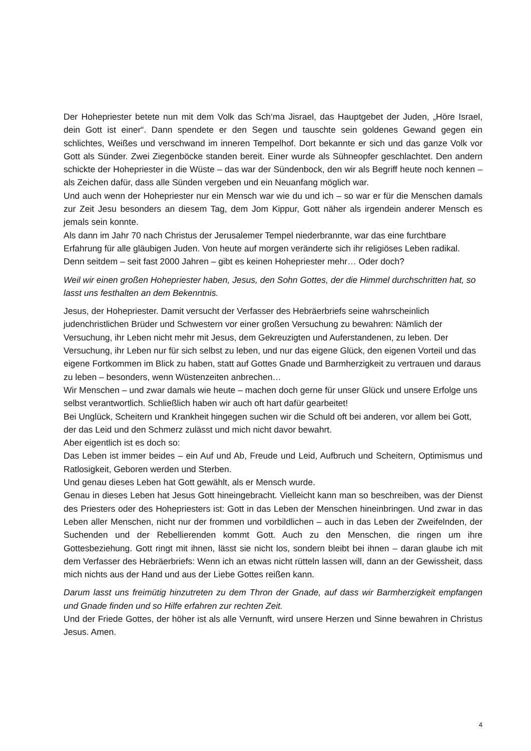Der Hohepriester betete nun mit dem Volk das Sch‘ma Jisrael, das Hauptgebet der Juden, „Höre Israel, dein Gott ist einer“. Dann spendete er den Segen und tauschte sein goldenes Gewand gegen ein schlichtes, Weißes und verschwand im inneren Tempelhof. Dort bekannte er sich und das ganze Volk vor Gott als Sünder. Zwei Ziegenböcke standen bereit. Einer wurde als Sühneopfer geschlachtet. Den andern schickte der Hohepriester in die Wüste – das war der Sündenbock, den wir als Begriff heute noch kennen – als Zeichen dafür, dass alle Sünden vergeben und ein Neuanfang möglich war.
Und auch wenn der Hohepriester nur ein Mensch war wie du und ich – so war er für die Menschen damals zur Zeit Jesu besonders an diesem Tag, dem Jom Kippur, Gott näher als irgendein anderer Mensch es jemals sein konnte.
Als dann im Jahr 70 nach Christus der Jerusalemer Tempel niederbrannte, war das eine furchtbare Erfahrung für alle gläubigen Juden. Von heute auf morgen veränderte sich ihr religiöses Leben radikal. Denn seitdem – seit fast 2000 Jahren – gibt es keinen Hohepriester mehr… Oder doch?
Weil wir einen großen Hohepriester haben, Jesus, den Sohn Gottes, der die Himmel durchschritten hat, so lasst uns festhalten an dem Bekenntnis.
Jesus, der Hohepriester. Damit versucht der Verfasser des Hebräerbriefs seine wahrscheinlich judenchristlichen Brüder und Schwestern vor einer großen Versuchung zu bewahren: Nämlich der Versuchung, ihr Leben nicht mehr mit Jesus, dem Gekreuzigten und Auferstandenen, zu leben. Der Versuchung, ihr Leben nur für sich selbst zu leben, und nur das eigene Glück, den eigenen Vorteil und das eigene Fortkommen im Blick zu haben, statt auf Gottes Gnade und Barmherzigkeit zu vertrauen und daraus zu leben – besonders, wenn Wüstenzeiten anbrechen…
Wir Menschen – und zwar damals wie heute – machen doch gerne für unser Glück und unsere Erfolge uns selbst verantwortlich. Schließlich haben wir auch oft hart dafür gearbeitet!
Bei Unglück, Scheitern und Krankheit hingegen suchen wir die Schuld oft bei anderen, vor allem bei Gott, der das Leid und den Schmerz zulässt und mich nicht davor bewahrt.
Aber eigentlich ist es doch so:
Das Leben ist immer beides – ein Auf und Ab, Freude und Leid, Aufbruch und Scheitern, Optimismus und Ratlosigkeit, Geboren werden und Sterben.
Und genau dieses Leben hat Gott gewählt, als er Mensch wurde.
Genau in dieses Leben hat Jesus Gott hineingebracht. Vielleicht kann man so beschreiben, was der Dienst des Priesters oder des Hohepriesters ist: Gott in das Leben der Menschen hineinbringen. Und zwar in das Leben aller Menschen, nicht nur der frommen und vorbildlichen – auch in das Leben der Zweifelnden, der Suchenden und der Rebellierenden kommt Gott. Auch zu den Menschen, die ringen um ihre Gottesbeziehung. Gott ringt mit ihnen, lässt sie nicht los, sondern bleibt bei ihnen – daran glaube ich mit dem Verfasser des Hebräerbriefs: Wenn ich an etwas nicht rütteln lassen will, dann an der Gewissheit, dass mich nichts aus der Hand und aus der Liebe Gottes reißen kann.
Darum lasst uns freimütig hinzutreten zu dem Thron der Gnade, auf dass wir Barmherzigkeit empfangen und Gnade finden und so Hilfe erfahren zur rechten Zeit.
Und der Friede Gottes, der höher ist als alle Vernunft, wird unsere Herzen und Sinne bewahren in Christus Jesus. Amen.
4